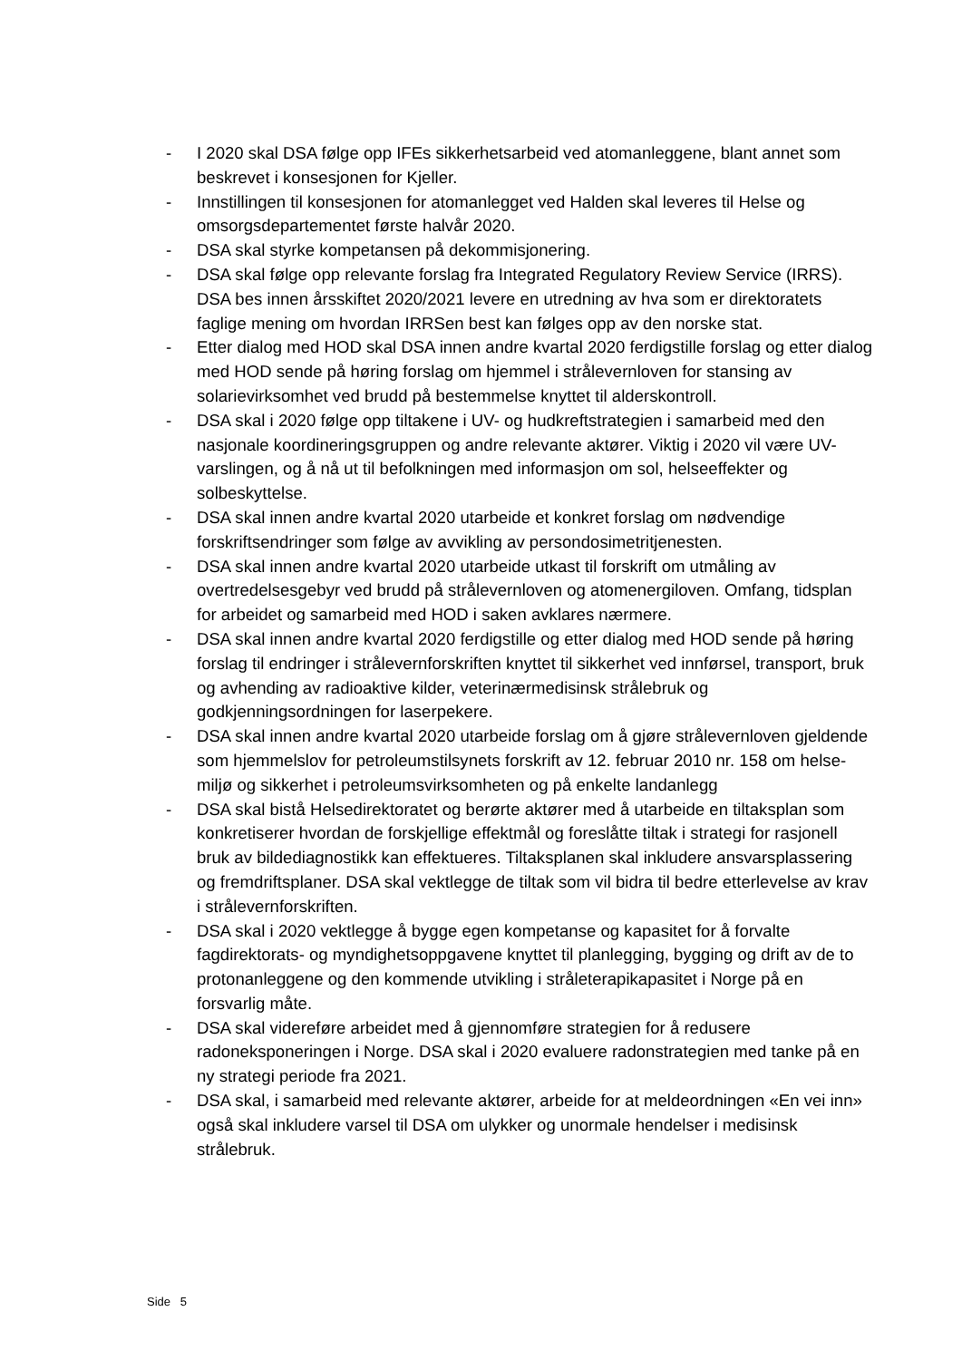- I 2020 skal DSA følge opp IFEs sikkerhetsarbeid ved atomanleggene, blant annet som beskrevet i konsesjonen for Kjeller.
- Innstillingen til konsesjonen for atomanlegget ved Halden skal leveres til Helse og omsorgsdepartementet første halvår 2020.
- DSA skal styrke kompetansen på dekommisjonering.
- DSA skal følge opp relevante forslag fra Integrated Regulatory Review Service (IRRS). DSA bes innen årsskiftet 2020/2021 levere en utredning av hva som er direktoratets faglige mening om hvordan IRRSen best kan følges opp av den norske stat.
- Etter dialog med HOD skal DSA innen andre kvartal 2020 ferdigstille forslag og etter dialog med HOD sende på høring forslag om hjemmel i strålevernloven for stansing av solarievirksomhet ved brudd på bestemmelse knyttet til alderskontroll.
- DSA skal i 2020 følge opp tiltakene i UV- og hudkreftstrategien i samarbeid med den nasjonale koordineringsgruppen og andre relevante aktører. Viktig i 2020 vil være UV-varslingen, og å nå ut til befolkningen med informasjon om sol, helseeffekter og solbeskyttelse.
- DSA skal innen andre kvartal 2020 utarbeide et konkret forslag om nødvendige forskriftsendringer som følge av avvikling av persondosimetritjenesten.
- DSA skal innen andre kvartal 2020 utarbeide utkast til forskrift om utmåling av overtredelsesgebyr ved brudd på strålevernloven og atomenergiloven. Omfang, tidsplan for arbeidet og samarbeid med HOD i saken avklares nærmere.
- DSA skal innen andre kvartal 2020 ferdigstille og etter dialog med HOD sende på høring forslag til endringer i strålevernforskriften knyttet til sikkerhet ved innførsel, transport, bruk og avhending av radioaktive kilder, veterinærmedisinsk strålebruk og godkjenningsordningen for laserpekere.
- DSA skal innen andre kvartal 2020 utarbeide forslag om å gjøre strålevernloven gjeldende som hjemmelslov for petroleumstilsynets forskrift av 12. februar 2010 nr. 158 om helse- miljø og sikkerhet i petroleumsvirksomheten og på enkelte landanlegg
- DSA skal bistå Helsedirektoratet og berørte aktører med å utarbeide en tiltaksplan som konkretiserer hvordan de forskjellige effektmål og foreslåtte tiltak i strategi for rasjonell bruk av bildediagnostikk kan effektueres. Tiltaksplanen skal inkludere ansvarsplassering og fremdriftsplaner. DSA skal vektlegge de tiltak som vil bidra til bedre etterlevelse av krav i strålevernforskriften.
- DSA skal i 2020 vektlegge å bygge egen kompetanse og kapasitet for å forvalte fagdirektorats- og myndighetsoppgavene knyttet til planlegging, bygging og drift av de to protonanleggene og den kommende utvikling i stråleterapikapasitet i Norge på en forsvarlig måte.
- DSA skal videreføre arbeidet med å gjennomføre strategien for å redusere radoneksponeringen i Norge. DSA skal i 2020 evaluere radonstrategien med tanke på en ny strategi periode fra 2021.
- DSA skal, i samarbeid med relevante aktører, arbeide for at meldeordningen «En vei inn» også skal inkludere varsel til DSA om ulykker og unormale hendelser i medisinsk strålebruk.
Side 5